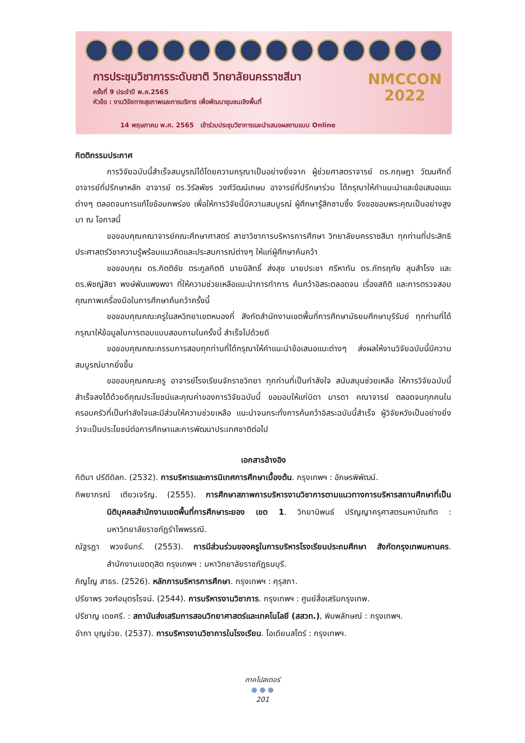การประชุมวิชาการระดับชาติ วิทยาลัยนครราชสีมา
ครั้งที่ 9 ประจำปี พ.ศ.2565
หัวข้อ : งานวิจัยทางสุขภาพและการบริการ เพื่อพัฒนาชุมชนเชิงพื้นที่
NMCCON
2022
14 พฤษภาคม พ.ศ. 2565 เข้าร่วมประชุมวิชาการและนำเสนอผลงานแบบ Online
กิตติกรรมประกาศ
การวิจัยฉบับนี้สำเร็จสมบูรณ์ได้โดยความกรุณาเป็นอย่างยิ่งจาก ผู้ช่วยศาสตราจารย์ ดร.กฤษฎา วัฒนศักดิ์ อาจารย์ที่ปรึกษาหลัก อาจารย์ ดร.วิรัลพัชร วงศ์วัฒน์เกษม อาจารย์ที่ปรึกษาร่วม ได้กรุณาให้คำแนะนำและข้อเสนอแนะต่างๆ ตลอดจนการแก้ไขข้อบกพร่อง เพื่อให้การวิจัยนี้มีความสมบูรณ์ ผู้ศึกษารู้สึกซาบซึ้ง จึงขอขอบพระคุณเป็นอย่างสูงมา ณ โอกาสนี้
ขอขอบคุณคณาจารย์คณะศึกษาศาสตร์ สาขาวิชาการบริหารการศึกษา วิทยาลัยนครราชสีมา ทุกท่านที่ประสิทธิประศาสตร์วิชาความรู้พร้อมแนวคิดและประสบการณ์ต่างๆ ให้แก่ผู้ศึกษาค้นคว้า
ขอขอบคุณ ดร.กิตติชัย ตระกูลกิตติ นายนิสิทธิ์ ส่งสุข นายประชา ศรีหาทัน ดร.ภัทรฤทัย ลุนสำโรง และ ดร.พิชญ์สิชา พงษ์พันแพงพงา ที่ให้ความช่วยเหลือแนะนำการทำการ ค้นคว้าอิสระตลอดจน เรื่องสถิติ และการตรวจสอบคุณภาพเครื่องมือในการศึกษาค้นคว้าครั้งนี้
ขอขอบคุณคณะครูในสหวิทยาเขตหนองกี่ สังกัดสำนักงานเขตพื้นที่การศึกษามัธยมศึกษาบุรีรัมย์ ทุกท่านที่ได้กรุณาให้ข้อมูลในการตอบแบบสอบถามในครั้งนี้ สำเร็จไปด้วยดี
ขอขอบคุณคณะกรรมการสอบทุกท่านที่ได้กรุณาให้คำแนะนำข้อเสนอแนะต่างๆ ส่งผลให้งานวิจัยฉบับนี้มีความสมบูรณ์มากยิ่งขึ้น
ขอขอบคุณคณะครู อาจารย์โรงเรียนจักราชวิทยา ทุกท่านที่เป็นกำลังใจ สนับสนุนช่วยเหลือ ให้การวิจัยฉบับนี้สำเร็จลงได้ด้วยดีคุณประโยชน์และคุณค่าของการวิจัยฉบับนี้ ขอมอบให้แก่บิดา มารดา คณาจารย์ ตลอดจนทุกคนในครอบครัวที่เป็นกำลังใจและมีส่วนให้ความช่วยเหลือ แนะนำจนกระทั่งการค้นคว้าอิสระฉบับนี้สำเร็จ ผู้วิจัยหวังเป็นอย่างยิ่งว่าจะเป็นประโยชน์ต่อการศึกษาและการพัฒนาประเทศชาติต่อไป
เอกสารอ้างอิง
กิติมา ปรีดีดิลก. (2532). การบริหารและการนิเทศการศึกษาเบื้องต้น. กรุงเทพฯ : อักษรพิพัฒน์.
ทิพยาภรณ์ เตียวเจริญ. (2555). การศึกษาสภาพการบริหารงานวิชาการตามแนวทางการบริหารสถานศึกษาที่เป็นนิติบุคคลสำนักงานเขตพื้นที่การศึกษาระยอง เขต 1. วิทยานิพนธ์ ปริญญาครุศาสตรมหาบัณฑิต : มหาวิทยาลัยราชภัฏรำไพพรรณี.
ณัฐรฎา พวงจันทร์. (2553). การมีส่วนร่วมของครูในการบริหารโรงเรียนประถมศึกษา สังกัดกรุงเทพมหานคร. สำนักงานเขตดุสิต กรุงเทพฯ : มหาวิทยาลัยราชภัฏธนบุรี.
ภิญโญ สาธร. (2526). หลักการบริหารการศึกษา. กรุงเทพฯ : คุรุสภา.
ปรียาพร วงศ์อนุตรโรจน์. (2544). การบริหารงานวิชาการ. กรุงเทพฯ : ศูนย์สื่อเสริมกรุงเทพ.
ปรีชาญ เดชศรี. : สถาบันส่งเสริมการสอนวิทยาศาสตร์และเทคโนโลยี (สสวท.), พิมพลักษณ์ : กรุงเทพฯ.
อำภา บุญช่วย. (2537). การบริหารงานวิชาการในโรงเรียน. โอเดียนสโตร์ : กรุงเทพฯ.
ภาคโปสเตอร์
● ● ●
201